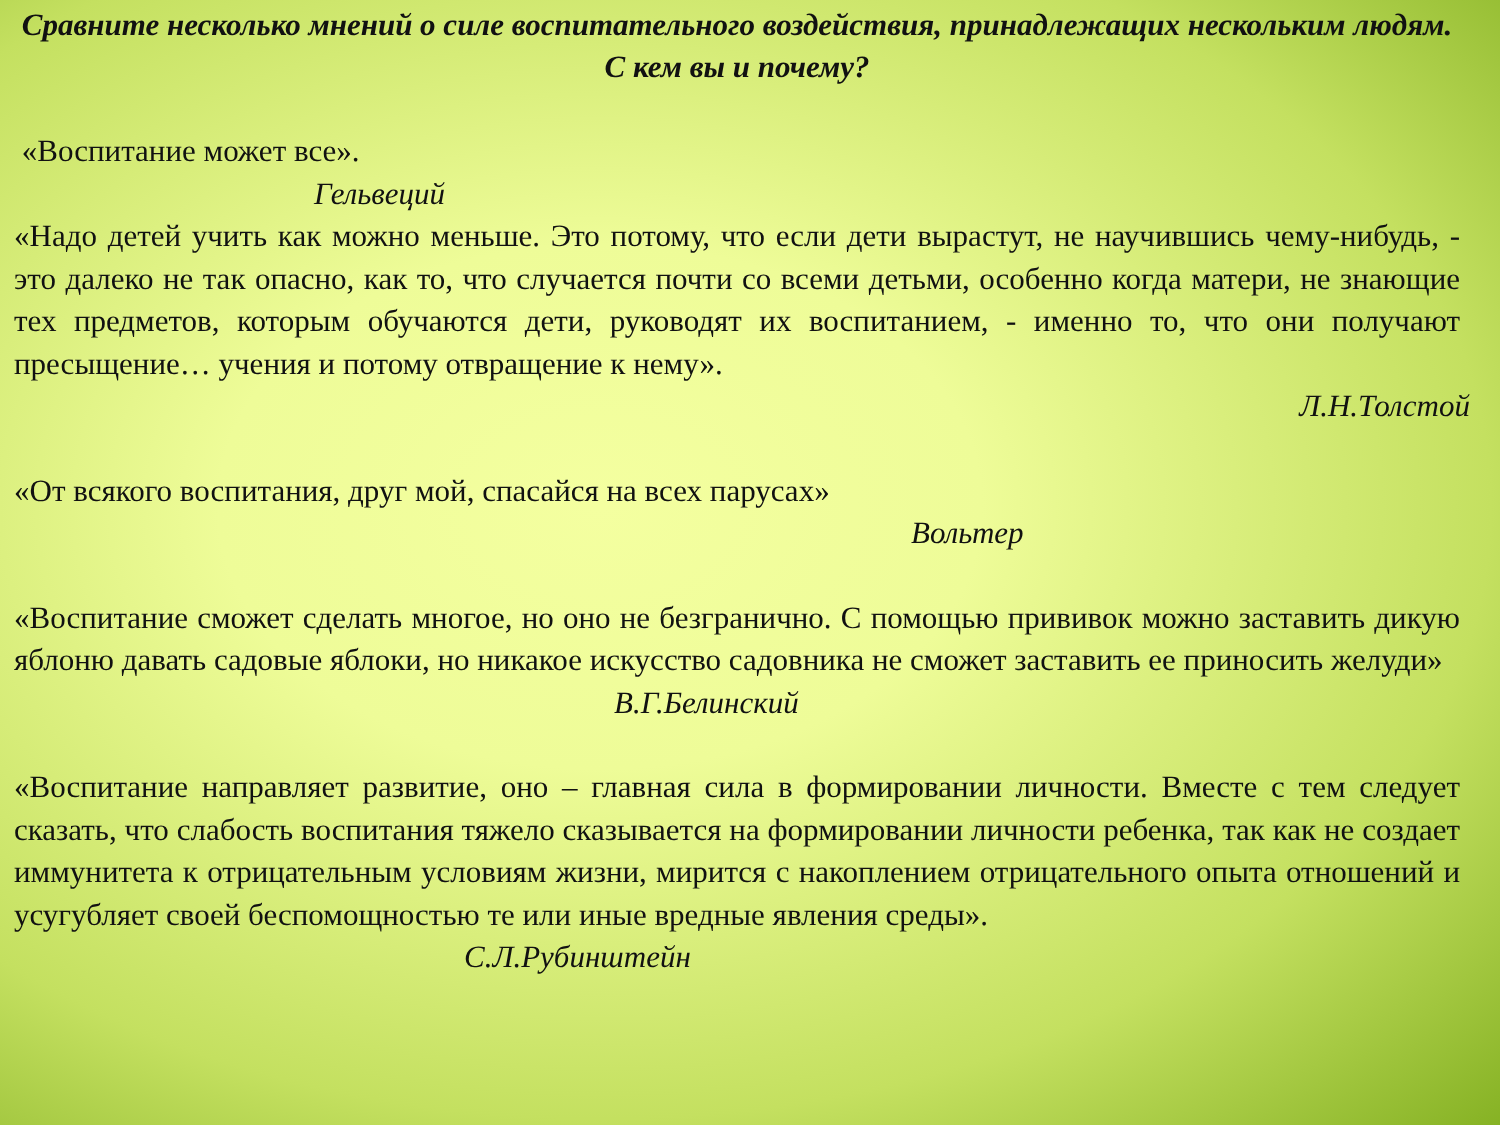Сравните несколько мнений о силе воспитательного воздействия, принадлежащих нескольким людям. С кем вы и почему?
«Воспитание может все».
Гельвеций
«Надо детей учить как можно меньше. Это потому, что если дети вырастут, не научившись чему-нибудь, - это далеко не так опасно, как то, что случается почти со всеми детьми, особенно когда матери, не знающие тех предметов, которым обучаются дети, руководят их воспитанием, - именно то, что они получают пресыщение… учения и потому отвращение к нему».
Л.Н.Толстой
«От всякого воспитания, друг мой, спасайся на всех парусах»
Вольтер
«Воспитание сможет сделать многое, но оно не безгранично. С помощью прививок можно заставить дикую яблоню давать садовые яблоки, но никакое искусство садовника не сможет заставить ее приносить желуди»
В.Г.Белинский
«Воспитание направляет развитие, оно – главная сила в формировании личности. Вместе с тем следует сказать, что слабость воспитания тяжело сказывается на формировании личности ребенка, так как не создает иммунитета к отрицательным условиям жизни, мирится с накоплением отрицательного опыта отношений и усугубляет своей беспомощностью те или иные вредные явления среды».
С.Л.Рубинштейн